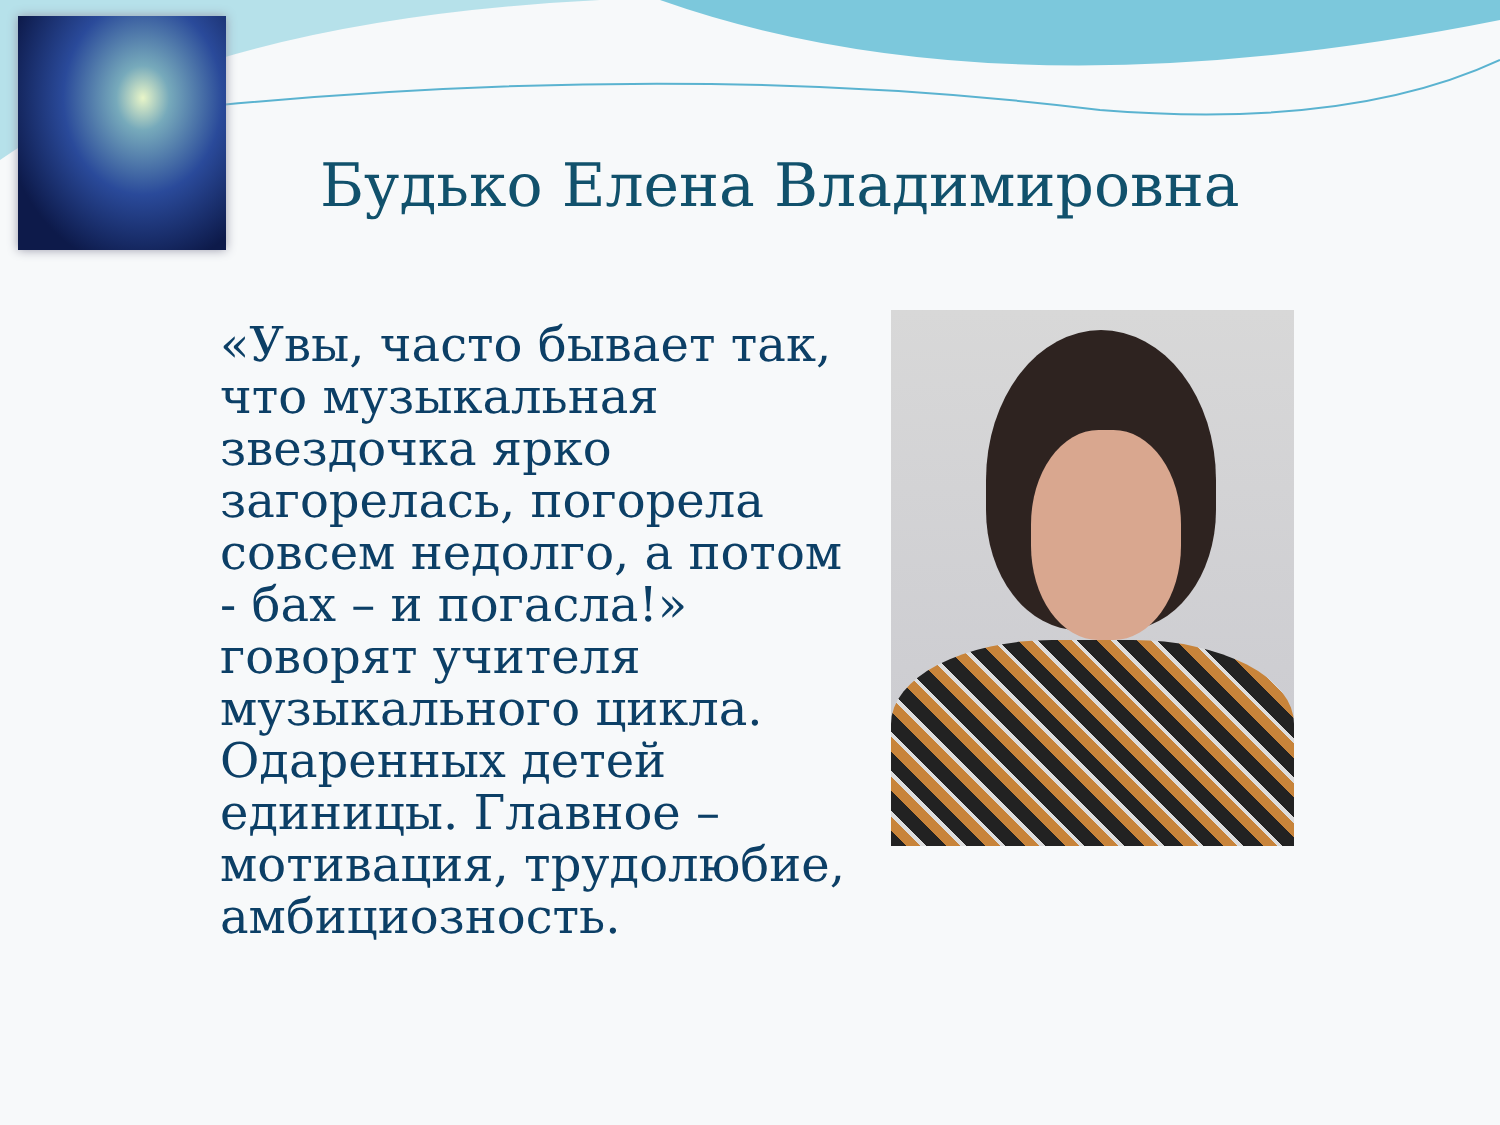Будько Елена Владимировна
«Увы, часто бывает так, что музыкальная звездочка ярко загорелась, погорела совсем недолго, а потом - бах – и погасла!» говорят учителя музыкального цикла. Одаренных детей единицы. Главное – мотивация, трудолюбие, амбициозность.